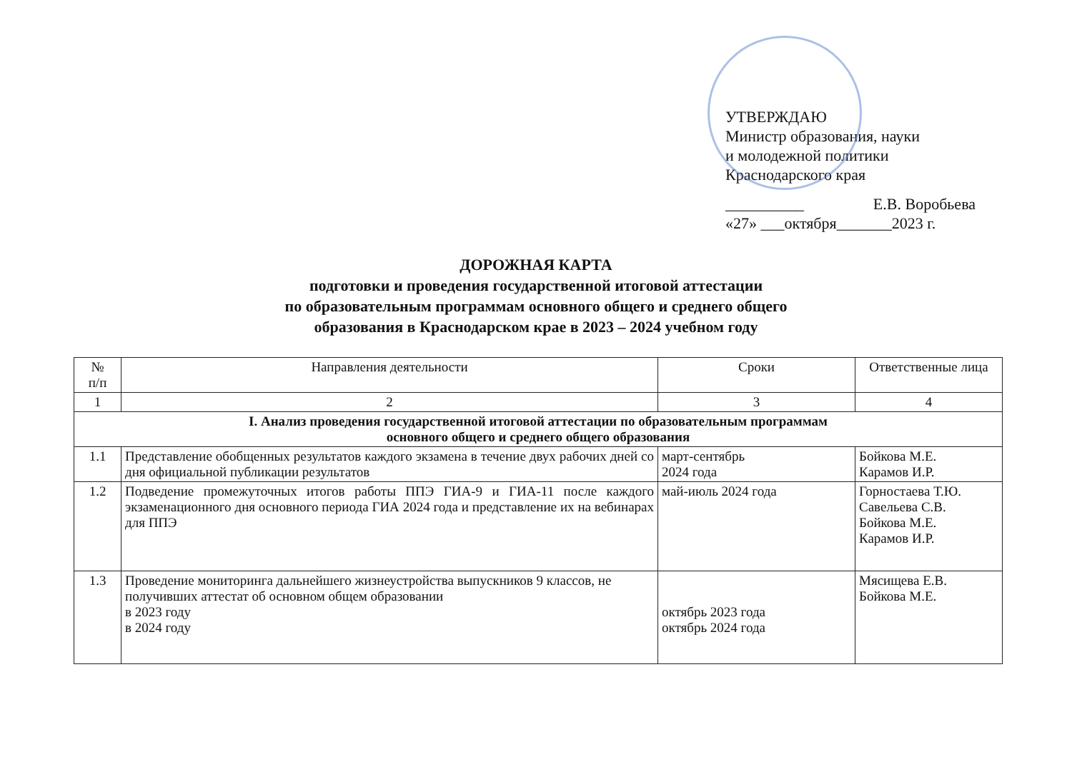УТВЕРЖДАЮ
Министр образования, науки
и молодежной политики
Краснодарского края
__________ Е.В. Воробьева
«27» ___октября_______2023 г.
ДОРОЖНАЯ КАРТА
подготовки и проведения государственной итоговой аттестации
по образовательным программам основного общего и среднего общего
образования в Краснодарском крае в 2023 – 2024 учебном году
| № п/п | Направления деятельности | Сроки | Ответственные лица |
| --- | --- | --- | --- |
| 1 | 2 | 3 | 4 |
| I. Анализ проведения государственной итоговой аттестации по образовательным программам основного общего и среднего общего образования | | | |
| 1.1 | Представление обобщенных результатов каждого экзамена в течение двух рабочих дней со дня официальной публикации результатов | март-сентябрь 2024 года | Бойкова М.Е. Карамов И.Р. |
| 1.2 | Подведение промежуточных итогов работы ППЭ ГИА-9 и ГИА-11 после каждого экзаменационного дня основного периода ГИА 2024 года и представление их на вебинарах для ППЭ | май-июль 2024 года | Горностаева Т.Ю. Савельева С.В. Бойкова М.Е. Карамов И.Р. |
| 1.3 | Проведение мониторинга дальнейшего жизнеустройства выпускников 9 классов, не получивших аттестат об основном общем образовании в 2023 году в 2024 году | октябрь 2023 года октябрь 2024 года | Мясищева Е.В. Бойкова М.Е. |